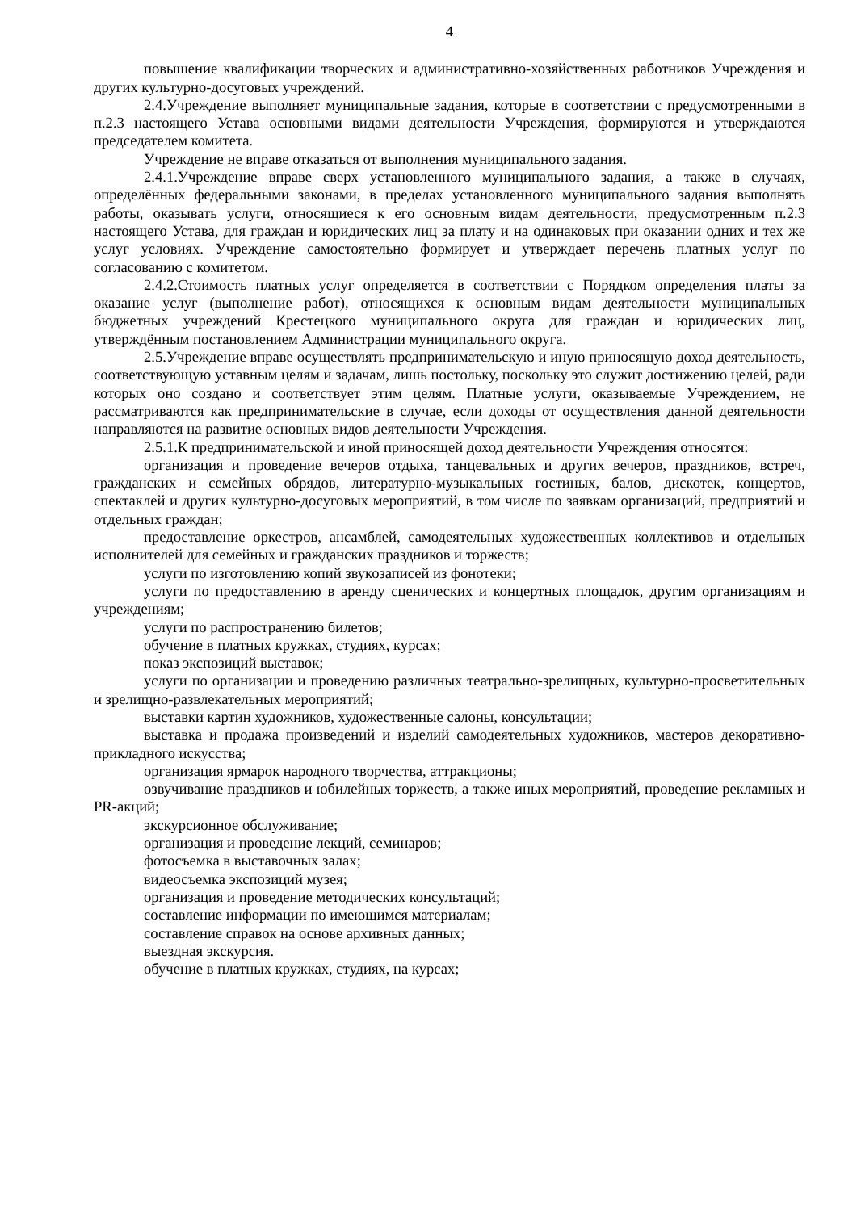4
повышение квалификации творческих и административно-хозяйственных работников Учреждения и других культурно-досуговых учреждений.
2.4.Учреждение выполняет муниципальные задания, которые в соответствии с предусмотренными в п.2.3 настоящего Устава основными видами деятельности Учреждения, формируются и утверждаются председателем комитета.
Учреждение не вправе отказаться от выполнения муниципального задания.
2.4.1.Учреждение вправе сверх установленного муниципального задания, а также в случаях, определённых федеральными законами, в пределах установленного муниципального задания выполнять работы, оказывать услуги, относящиеся к его основным видам деятельности, предусмотренным п.2.3 настоящего Устава, для граждан и юридических лиц за плату и на одинаковых при оказании одних и тех же услуг условиях. Учреждение самостоятельно формирует и утверждает перечень платных услуг по согласованию с комитетом.
2.4.2.Стоимость платных услуг определяется в соответствии с Порядком определения платы за оказание услуг (выполнение работ), относящихся к основным видам деятельности муниципальных бюджетных учреждений Крестецкого муниципального округа для граждан и юридических лиц, утверждённым постановлением Администрации муниципального округа.
2.5.Учреждение вправе осуществлять предпринимательскую и иную приносящую доход деятельность, соответствующую уставным целям и задачам, лишь постольку, поскольку это служит достижению целей, ради которых оно создано и соответствует этим целям. Платные услуги, оказываемые Учреждением, не рассматриваются как предпринимательские в случае, если доходы от осуществления данной деятельности направляются на развитие основных видов деятельности Учреждения.
2.5.1.К предпринимательской и иной приносящей доход деятельности Учреждения относятся:
организация и проведение вечеров отдыха, танцевальных и других вечеров, праздников, встреч, гражданских и семейных обрядов, литературно-музыкальных гостиных, балов, дискотек, концертов, спектаклей и других культурно-досуговых мероприятий, в том числе по заявкам организаций, предприятий и отдельных граждан;
предоставление оркестров, ансамблей, самодеятельных художественных коллективов и отдельных исполнителей для семейных и гражданских праздников и торжеств;
услуги по изготовлению копий звукозаписей из фонотеки;
услуги по предоставлению в аренду сценических и концертных площадок, другим организациям и учреждениям;
услуги по распространению билетов;
обучение в платных кружках, студиях, курсах;
показ экспозиций выставок;
услуги по организации и проведению различных театрально-зрелищных, культурно-просветительных и зрелищно-развлекательных мероприятий;
выставки картин художников, художественные салоны, консультации;
выставка и продажа произведений и изделий самодеятельных художников, мастеров декоративно-прикладного искусства;
организация ярмарок народного творчества, аттракционы;
озвучивание праздников и юбилейных торжеств, а также иных мероприятий, проведение рекламных и PR-акций;
экскурсионное обслуживание;
организация и проведение лекций, семинаров;
фотосъемка в выставочных залах;
видеосъемка экспозиций музея;
организация и проведение методических консультаций;
составление информации по имеющимся материалам;
составление справок на основе архивных данных;
выездная экскурсия.
обучение в платных кружках, студиях, на курсах;